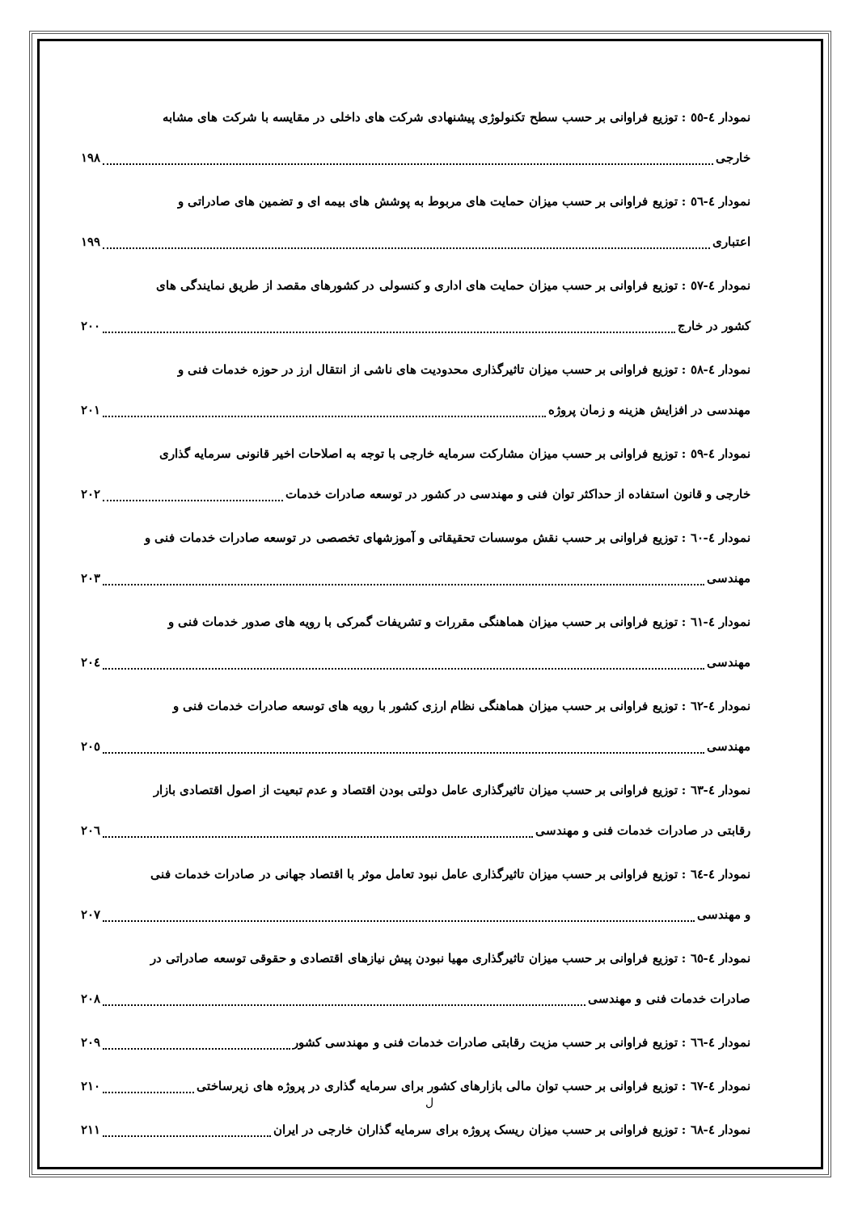نمودار ٤-٥٥ : توزیع فراوانی بر حسب سطح تکنولوژی پیشنهادی شرکت های داخلی در مقایسه با شرکت های مشابه
خارجی ١٩٨
نمودار ٤-٥٦ : توزیع فراوانی بر حسب میزان حمایت های مربوط به پوشش های بیمه ای و تضمین های صادراتی و
اعتباری ١٩٩
نمودار ٤-٥٧ : توزیع فراوانی بر حسب میزان حمایت های اداری و کنسولی در کشورهای مقصد از طریق نمایندگی های
کشور در خارج ٢٠٠
نمودار ٤-٥٨ : توزیع فراوانی بر حسب میزان تاثیرگذاری محدودیت های ناشی از انتقال ارز در حوزه خدمات فنی و
مهندسی در افزایش هزینه و زمان پروژه ٢٠١
نمودار ٤-٥٩ : توزیع فراوانی بر حسب میزان مشارکت سرمایه خارجی با توجه به اصلاحات اخیر قانونی سرمایه گذاری
خارجی و قانون استفاده از حداکثر توان فنی و مهندسی در کشور در توسعه صادرات خدمات ٢٠٢
نمودار ٤-٦٠ : توزیع فراوانی بر حسب نقش موسسات تحقیقاتی و آموزشهای تخصصی در توسعه صادرات خدمات فنی و
مهندسی ٢٠٣
نمودار ٤-٦١ : توزیع فراوانی بر حسب میزان هماهنگی مقررات و تشریفات گمرکی با رویه های صدور خدمات فنی و
مهندسی ٢٠٤
نمودار ٤-٦٢ : توزیع فراوانی بر حسب میزان هماهنگی نظام ارزی کشور با رویه های توسعه صادرات خدمات فنی و
مهندسی ٢٠٥
نمودار ٤-٦٣ : توزیع فراوانی بر حسب میزان تاثیرگذاری عامل دولتی بودن اقتصاد و عدم تبعیت از اصول اقتصادی بازار
رقابتی در صادرات خدمات فنی و مهندسی ٢٠٦
نمودار ٤-٦٤ : توزیع فراوانی بر حسب میزان تاثیرگذاری عامل نبود تعامل موثر با اقتصاد جهانی در صادرات خدمات فنی
و مهندسی ٢٠٧
نمودار ٤-٦٥ : توزیع فراوانی بر حسب میزان تاثیرگذاری مهیا نبودن پیش نیازهای اقتصادی و حقوقی توسعه صادراتی در
صادرات خدمات فنی و مهندسی ٢٠٨
نمودار ٤-٦٦ : توزیع فراوانی بر حسب مزیت رقابتی صادرات خدمات فنی و مهندسی کشور ٢٠٩
نمودار ٤-٦٧ : توزیع فراوانی بر حسب توان مالی بازارهای کشور برای سرمایه گذاری در پروژه های زیرساختی ٢١٠
نمودار ٤-٦٨ : توزیع فراوانی بر حسب میزان ریسک پروژه برای سرمایه گذاران خارجی در ایران ٢١١
ل